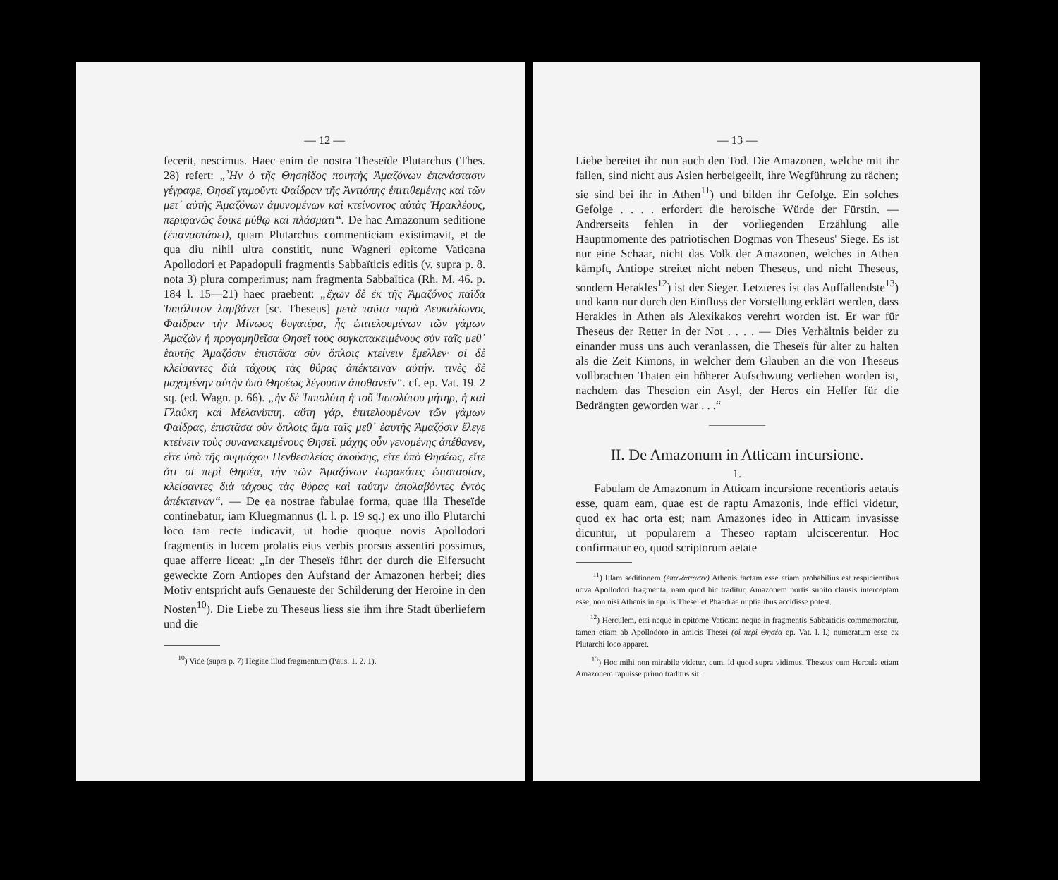— 12 —
fecerit, nescimus. Haec enim de nostra Theseïde Plutarchus (Thes. 28) refert: „Ἦν ὁ τῆς Θησηΐδος ποιητὴς Ἀμαζόνων ἐπανάστασιν γέγραφε, Θησεῖ γαμοῦντι Φαίδραν τῆς Ἀντιόπης ἐπιτιθεμένης καὶ τῶν μετ᾽ αὐτῆς Ἀμαζόνων ἀμυνομένων καὶ κτείνοντος αὐτὰς Ἡρακλέους, περιφανῶς ἔοικε μύθῳ καὶ πλάσματι“. De hac Amazonum seditione (ἐπαναστάσει), quam Plutarchus commenticiam existimavit, et de qua diu nihil ultra constitit, nunc Wagneri epitome Vaticana Apollodori et Papadopuli fragmentis Sabbaïticis editis (v. supra p. 8. nota 3) plura comperimus; nam fragmenta Sabbaïtica (Rh. M. 46. p. 184 l. 15—21) haec praebent: „ἔχων δὲ ἐκ τῆς Ἀμαζόνος παῖδα Ἱππόλυτον λαμβάνει [sc. Theseus] μετὰ ταῦτα παρὰ Δευκαλίωνος Φαίδραν τὴν Μίνωος θυγατέρα, ἧς ἐπιτελουμένων τῶν γάμων Ἀμαζὼν ἡ προγαμηθεῖσα Θησεῖ τοὺς συγκατακειμένους σὺν ταῖς μεθ᾽ ἑαυτῆς Ἀμαζόσιν ἐπιστᾶσα σὺν ὅπλοις κτείνειν ἔμελλεν· οἱ δὲ κλείσαντες διὰ τάχους τὰς θύρας ἀπέκτειναν αὐτήν. τινὲς δὲ μαχομένην αὐτὴν ὑπὸ Θησέως λέγουσιν ἀποθανεῖν“. cf. ep. Vat. 19. 2 sq. (ed. Wagn. p. 66). „ἡν δὲ Ἱππολύτη ἡ τοῦ Ἱππολύτου μήτηρ, ἡ καὶ Γλαύκη καὶ Μελανίππη. αὕτη γάρ, ἐπιτελουμένων τῶν γάμων Φαίδρας, ἐπιστᾶσα σὺν ὅπλοις ἅμα ταῖς μεθ᾽ ἑαυτῆς Ἀμαζόσιν ἔλεγε κτείνειν τοὺς συνανακειμένους Θησεῖ. μάχης οὖν γενομένης ἀπέθανεν, εἴτε ὑπὸ τῆς συμμάχου Πενθεσιλείας ἀκούσης, εἴτε ὑπὸ Θησέως, εἴτε ὅτι οἱ περὶ Θησέα, τὴν τῶν Ἀμαζόνων ἑωρακότες ἐπιστασίαν, κλείσαντες διὰ τάχους τὰς θύρας καὶ ταύτην ἀπολαβόντες ἐντὸς ἀπέκτειναν“. — De ea nostrae fabulae forma, quae illa Theseïde continebatur, iam Kluegmannus (l. l. p. 19 sq.) ex uno illo Plutarchi loco tam recte iudicavit, ut hodie quoque novis Apollodori fragmentis in lucem prolatis eius verbis prorsus assentiri possimus, quae afferre liceat: „In der Theseïs führt der durch die Eifersucht geweckte Zorn Antiopes den Aufstand der Amazonen herbei; dies Motiv entspricht aufs Genaueste der Schilderung der Heroine in den Nosten<sup>10</sup>). Die Liebe zu Theseus liess sie ihm ihre Stadt überliefern und die
<sup>10</sup>) Vide (supra p. 7) Hegiae illud fragmentum (Paus. 1. 2. 1).
— 13 —
Liebe bereitet ihr nun auch den Tod. Die Amazonen, welche mit ihr fallen, sind nicht aus Asien herbeigeeilt, ihre Wegführung zu rächen; sie sind bei ihr in Athen<sup>11</sup>) und bilden ihr Gefolge. Ein solches Gefolge . . . . erfordert die heroische Würde der Fürstin. — Andrerseits fehlen in der vorliegenden Erzählung alle Hauptmomente des patriotischen Dogmas von Theseus' Siege. Es ist nur eine Schaar, nicht das Volk der Amazonen, welches in Athen kämpft, Antiope streitet nicht neben Theseus, und nicht Theseus, sondern Herakles<sup>12</sup>) ist der Sieger. Letzteres ist das Auffallendste<sup>13</sup>) und kann nur durch den Einfluss der Vorstellung erklärt werden, dass Herakles in Athen als Alexikakos verehrt worden ist. Er war für Theseus der Retter in der Not . . . . — Dies Verhältnis beider zu einander muss uns auch veranlassen, die Theseïs für älter zu halten als die Zeit Kimons, in welcher dem Glauben an die von Theseus vollbrachten Thaten ein höherer Aufschwung verliehen worden ist, nachdem das Theseion ein Asyl, der Heros ein Helfer für die Bedrängten geworden war . . .“
II. De Amazonum in Atticam incursione.
1.
Fabulam de Amazonum in Atticam incursione recentioris aetatis esse, quam eam, quae est de raptu Amazonis, inde effici videtur, quod ex hac orta est; nam Amazones ideo in Atticam invasisse dicuntur, ut popularem a Theseo raptam ulciscerentur. Hoc confirmatur eo, quod scriptorum aetate
<sup>11</sup>) Illam seditionem (ἐπανάστασιν) Athenis factam esse etiam probabilius est respicientibus nova Apollodori fragmenta; nam quod hic traditur, Amazonem portis subito clausis interceptam esse, non nisi Athenis in epulis Thesei et Phaedrae nuptialibus accidisse potest.
<sup>12</sup>) Herculem, etsi neque in epitome Vaticana neque in fragmentis Sabbaïticis commemoratur, tamen etiam ab Apollodoro in amicis Thesei (οἱ περὶ Θησέα ep. Vat. l. l.) numeratum esse ex Plutarchi loco apparet.
<sup>13</sup>) Hoc mihi non mirabile videtur, cum, id quod supra vidimus, Theseus cum Hercule etiam Amazonem rapuisse primo traditus sit.